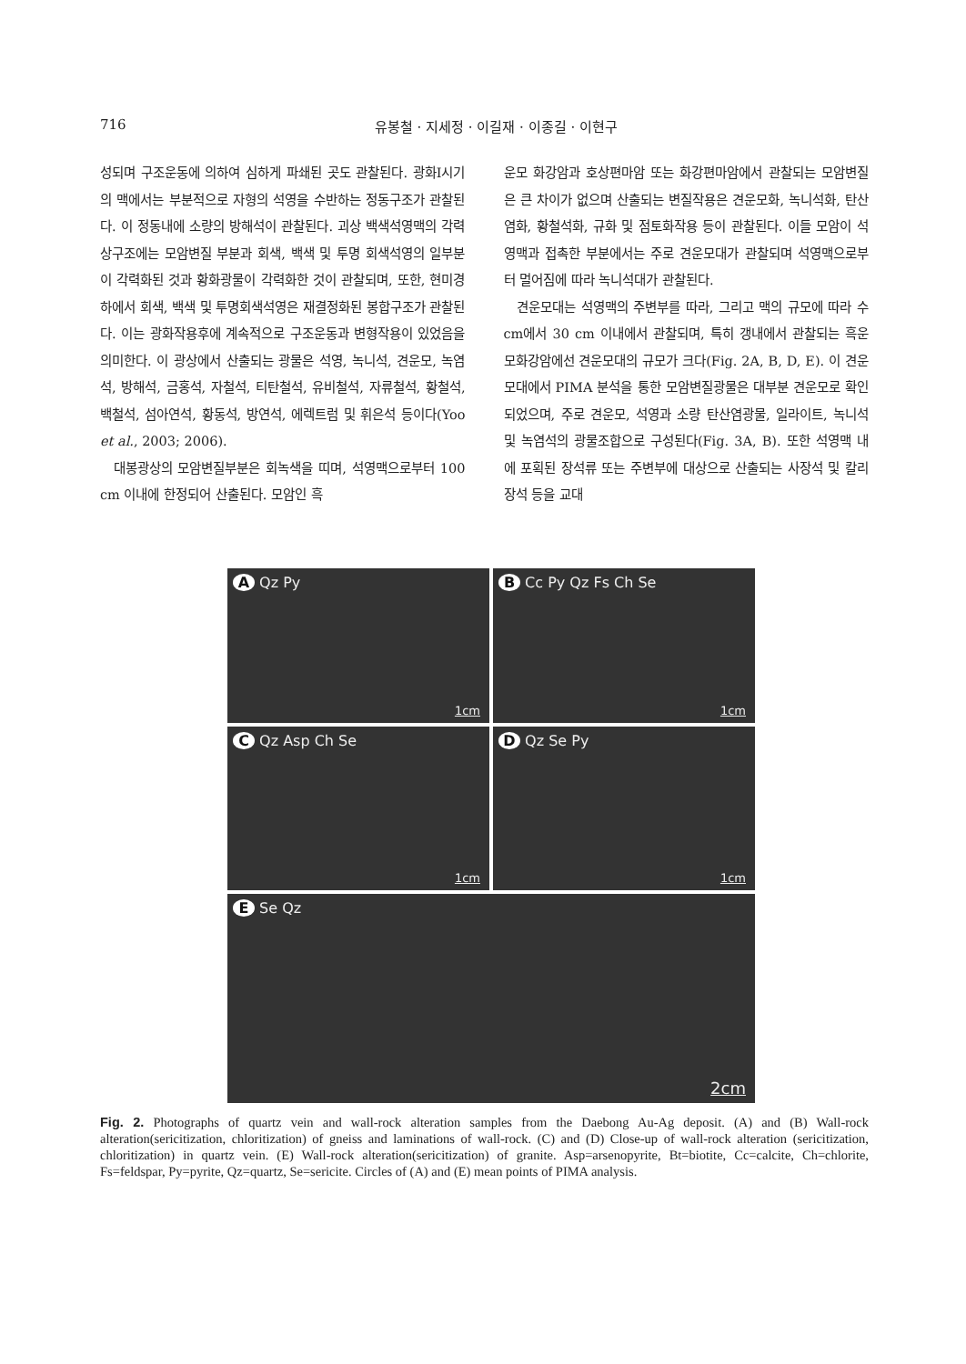716 유봉철 · 지세정 · 이길재 · 이종길 · 이현구
성되며 구조운동에 의하여 심하게 파쇄된 곳도 관찰된다. 광화I시기의 맥에서는 부분적으로 자형의 석영을 수반하는 정동구조가 관찰된다. 이 정동내에 소량의 방해석이 관찰된다. 괴상 백색석영맥의 각력상구조에는 모암변질 부분과 회색, 백색 및 투명 회색석영의 일부분이 각력화된 것과 황화광물이 각력화한 것이 관찰되며, 또한, 현미경하에서 회색, 백색 및 투명회색석영은 재결정화된 봉합구조가 관찰된다. 이는 광화작용후에 계속적으로 구조운동과 변형작용이 있었음을 의미한다. 이 광상에서 산출되는 광물은 석영, 녹니석, 견운모, 녹염석, 방해석, 금홍석, 자철석, 티탄철석, 유비철석, 자류철석, 황철석, 백철석, 섬아연석, 황동석, 방연석, 에렉트럼 및 휘은석 등이다(Yoo et al., 2003; 2006).
대봉광상의 모암변질부분은 회녹색을 띠며, 석영맥으로부터 100 cm 이내에 한정되어 산출된다. 모암인 흑
운모 화강암과 호상편마암 또는 화강편마암에서 관찰되는 모암변질은 큰 차이가 없으며 산출되는 변질작용은 견운모화, 녹니석화, 탄산염화, 황철석화, 규화 및 점토화작용 등이 관찰된다. 이들 모암이 석영맥과 접촉한 부분에서는 주로 견운모대가 관찰되며 석영맥으로부터 멀어짐에 따라 녹니석대가 관찰된다.
견운모대는 석영맥의 주변부를 따라, 그리고 맥의 규모에 따라 수 cm에서 30 cm 이내에서 관찰되며, 특히 갱내에서 관찰되는 흑운모화강암에선 견운모대의 규모가 크다(Fig. 2A, B, D, E). 이 견운모대에서 PIMA 분석을 통한 모암변질광물은 대부분 견운모로 확인되었으며, 주로 견운모, 석영과 소량 탄산염광물, 일라이트, 녹니석 및 녹염석의 광물조합으로 구성된다(Fig. 3A, B). 또한 석영맥 내에 포획된 장석류 또는 주변부에 대상으로 산출되는 사장석 및 칼리장석 등을 교대
A Qz Py
1cm
B Cc Py Qz Fs Ch Se
1cm
C Qz Asp Ch Se
1cm
D Qz Se Py
1cm
E Se Qz
2cm
Fig. 2. Photographs of quartz vein and wall-rock alteration samples from the Daebong Au-Ag deposit. (A) and (B) Wall-rock alteration(sericitization, chloritization) of gneiss and laminations of wall-rock. (C) and (D) Close-up of wall-rock alteration (sericitization, chloritization) in quartz vein. (E) Wall-rock alteration(sericitization) of granite. Asp=arsenopyrite, Bt=biotite, Cc=calcite, Ch=chlorite, Fs=feldspar, Py=pyrite, Qz=quartz, Se=sericite. Circles of (A) and (E) mean points of PIMA analysis.